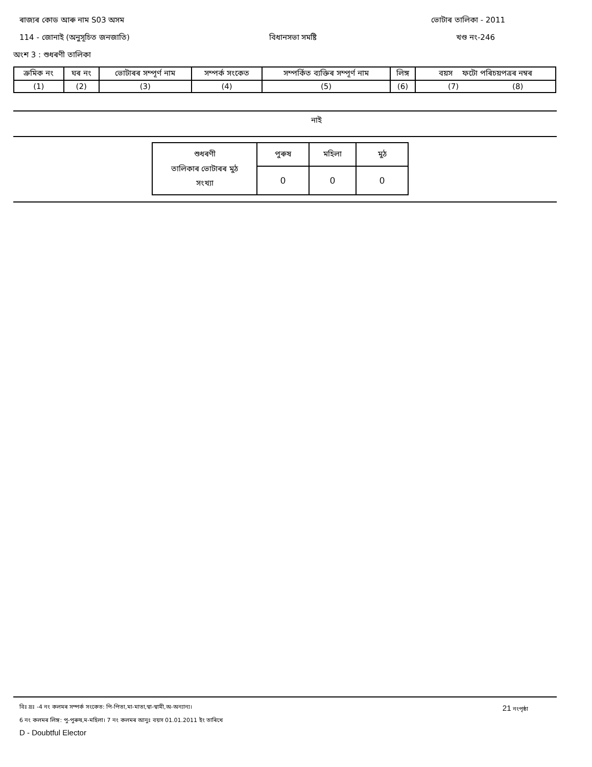ৰাজ্যৰ কোড আৰু নাম S03 অসম ভোটাৰ তালিকা - 2011
114 - জোনাই (অনুসূচিত জনজাতি) বিধানসভা সমষ্টি খণ্ড নং-246
অংশ 3 : শুধৰণী তালিকা
| ক্রমিক নং | ঘৰ নং | ভোটাৰৰ সম্পূৰ্ণ নাম | সম্পৰ্ক সংকেত | সম্পৰ্কিত ব্যক্তিৰ সম্পূৰ্ণ নাম | লিঙ্গ | বয়স ফটো পৰিচয়পত্ৰৰ নম্বৰ |
| --- | --- | --- | --- | --- | --- | --- |
| (1) | (2) | (3) | (4) | (5) | (6) | (7) (8) |
নাই
| শুধৰণী তালিকাৰ ভোটাৰৰ মুঠ সংখ্যা | পুৰুষ | মহিলা | মুঠ |
| | 0 | 0 | 0 |
বিঃ দ্রঃ -4 নং কলমৰ সম্পৰ্ক সংকেত: পি-পিতা,মা-মাতা,স্বা-স্বামী,অ-অন্যান্য। 21 নংপৃষ্ঠা
6 নং কলমৰ লিঙ্গ: পু-পুৰুষ,ম-মহিলা। 7 নং কলমৰ আনুঃ বয়স 01.01.2011 ইং তাৰিখে
D - Doubtful Elector